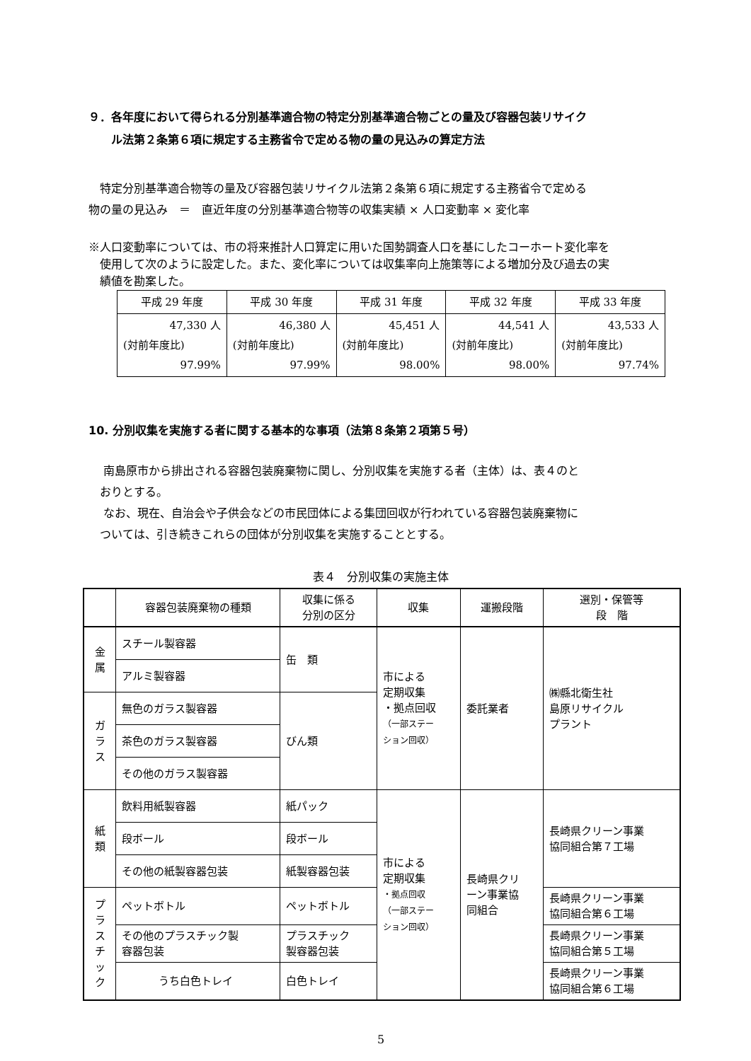９．各年度において得られる分別基準適合物の特定分別基準適合物ごとの量及び容器包装リサイク
　　ル法第２条第６項に規定する主務省令で定める物の量の見込みの算定方法
　特定分別基準適合物等の量及び容器包装リサイクル法第２条第６項に規定する主務省令で定める
物の量の見込み　＝　直近年度の分別基準適合物等の収集実績 × 人口変動率 × 変化率
※人口変動率については、市の将来推計人口算定に用いた国勢調査人口を基にしたコーホート変化率を
　使用して次のように設定した。また、変化率については収集率向上施策等による増加分及び過去の実
　績値を勘案した。
| 平成 29 年度 | 平成 30 年度 | 平成 31 年度 | 平成 32 年度 | 平成 33 年度 |
| 47,330 人 (対前年度比) 97.99% | 46,380 人 (対前年度比) 97.99% | 45,451 人 (対前年度比) 98.00% | 44,541 人 (対前年度比) 98.00% | 43,533 人 (対前年度比) 97.74% |
10. 分別収集を実施する者に関する基本的な事項（法第８条第２項第５号）
　 南島原市から排出される容器包装廃棄物に関し、分別収集を実施する者（主体）は、表４のと
　おりとする。
　 なお、現在、自治会や子供会などの市民団体による集団回収が行われている容器包装廃棄物に
　ついては、引き続きこれらの団体が分別収集を実施することとする。
表４　分別収集の実施主体
| | 容器包装廃棄物の種類 | 収集に係る 分別の区分 | 収集 | 運搬段階 | 選別・保管等 段 階 |
| 金 属 | スチール製容器 | 缶 類 | 市による 定期収集 ・拠点回収 （一部ステー ション回収） | 委託業者 | ㈱縣北衛生社 島原リサイクル プラント |
| | アルミ製容器 | | | | |
| ガ ラ ス | 無色のガラス製容器 | びん類 | | | |
| | 茶色のガラス製容器 | | | | |
| | その他のガラス製容器 | | | | |
| 紙 類 | 飲料用紙製容器 | 紙パック | 市による 定期収集 ・拠点回収 （一部ステー ション回収） | 長崎県クリ ーン事業協 同組合 | 長崎県クリーン事業 協同組合第７工場 |
| | 段ボール | 段ボール | | | |
| | その他の紙製容器包装 | 紙製容器包装 | | | |
| プ ラ ス チ ッ ク | ペットボトル | ペットボトル | | | 長崎県クリーン事業 協同組合第６工場 |
| | その他のプラスチック製 容器包装 | プラスチック 製容器包装 | | | 長崎県クリーン事業 協同組合第５工場 |
| | うち白色トレイ | 白色トレイ | | | 長崎県クリーン事業 協同組合第６工場 |
5